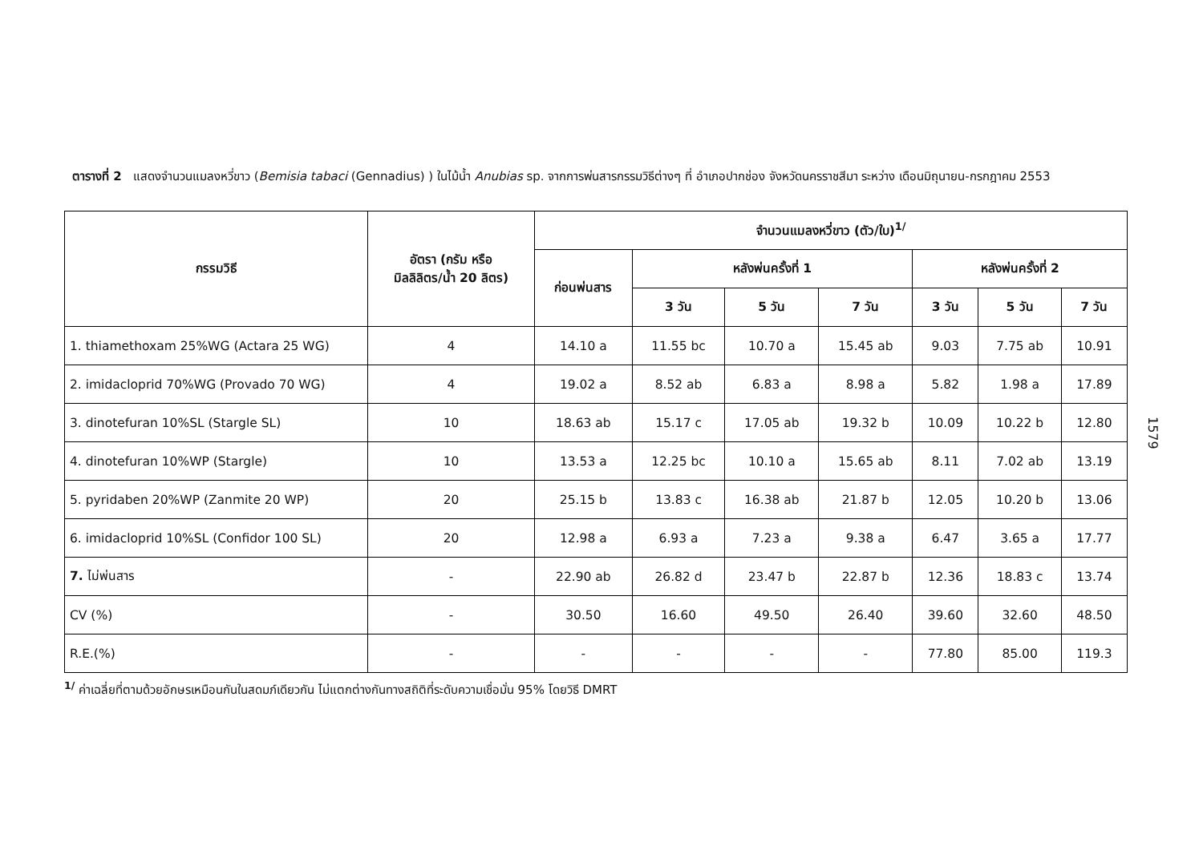ตารางที่ 2 แสดงจำนวนแมลงหวี่ขาว (Bemisia tabaci (Gennadius) ) ในไม้น้ำ Anubias sp. จากการพ่นสารกรรมวิธีต่างๆ ที่ อำเภอปากช่อง จังหวัดนครราชสีมา ระหว่าง เดือนมิถุนายน-กรกฎาคม 2553
| กรรมวิธี | อัตรา (กรัม หรือ มิลลิลิตร/น้ำ 20 ลิตร) | จำนวนแมลงหวี่ขาว (ตัว/ใบ)<sup>1/</sup> | | | | | | |
| --- | --- | --- | --- | --- | --- | --- | --- | --- |
| | | ก่อนพ่นสาร | หลังพ่นครั้งที่ 1 | | | หลังพ่นครั้งที่ 2 | | |
| | | | 3 วัน | 5 วัน | 7 วัน | 3 วัน | 5 วัน | 7 วัน |
| 1. thiamethoxam 25%WG (Actara 25 WG) | 4 | 14.10 a | 11.55 bc | 10.70 a | 15.45 ab | 9.03 | 7.75 ab | 10.91 |
| 2. imidacloprid 70%WG (Provado 70 WG) | 4 | 19.02 a | 8.52 ab | 6.83 a | 8.98 a | 5.82 | 1.98 a | 17.89 |
| 3. dinotefuran 10%SL (Stargle SL) | 10 | 18.63 ab | 15.17 c | 17.05 ab | 19.32 b | 10.09 | 10.22 b | 12.80 |
| 4. dinotefuran 10%WP (Stargle) | 10 | 13.53 a | 12.25 bc | 10.10 a | 15.65 ab | 8.11 | 7.02 ab | 13.19 |
| 5. pyridaben 20%WP (Zanmite 20 WP) | 20 | 25.15 b | 13.83 c | 16.38 ab | 21.87 b | 12.05 | 10.20 b | 13.06 |
| 6. imidacloprid 10%SL (Confidor 100 SL) | 20 | 12.98 a | 6.93 a | 7.23 a | 9.38 a | 6.47 | 3.65 a | 17.77 |
| 7. ไม่พ่นสาร | - | 22.90 ab | 26.82 d | 23.47 b | 22.87 b | 12.36 | 18.83 c | 13.74 |
| CV (%) | - | 30.50 | 16.60 | 49.50 | 26.40 | 39.60 | 32.60 | 48.50 |
| R.E.(%) | - | - | - | - | - | 77.80 | 85.00 | 119.3 |
<sup>1/</sup> ค่าเฉลี่ยที่ตามด้วยอักษรเหมือนกันในสดมภ์เดียวกัน ไม่แตกต่างกันทางสถิติที่ระดับความเชื่อมั่น 95% โดยวิธี DMRT
1579